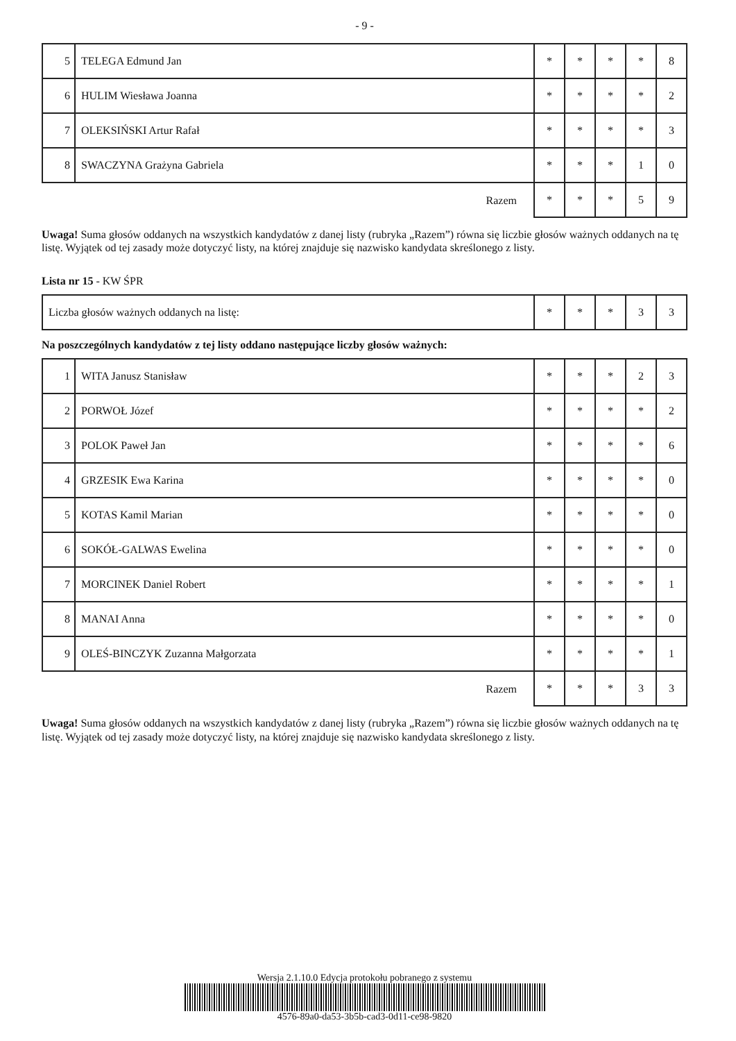- 9 -
| 5 | TELEGA Edmund Jan | * | * | * | * | 8 |
| 6 | HULIM Wiesława Joanna | * | * | * | * | 2 |
| 7 | OLEKSIŃSKI Artur Rafał | * | * | * | * | 3 |
| 8 | SWACZYNA Grażyna Gabriela | * | * | * | 1 | 0 |
| Razem | | * | * | * | 5 | 9 |
Uwaga! Suma głosów oddanych na wszystkich kandydatów z danej listy (rubryka „Razem”) równa się liczbie głosów ważnych oddanych na tę listę. Wyjątek od tej zasady może dotyczyć listy, na której znajduje się nazwisko kandydata skreślonego z listy.
Lista nr 15 - KW ŚPR
| Liczba głosów ważnych oddanych na listę: | * | * | * | 3 | 3 |
Na poszczególnych kandydatów z tej listy oddano następujące liczby głosów ważnych:
| 1 | WITA Janusz Stanisław | * | * | * | 2 | 3 |
| 2 | PORWOŁ Józef | * | * | * | * | 2 |
| 3 | POLOK Paweł Jan | * | * | * | * | 6 |
| 4 | GRZESIK Ewa Karina | * | * | * | * | 0 |
| 5 | KOTAS Kamil Marian | * | * | * | * | 0 |
| 6 | SOKÓŁ-GALWAS Ewelina | * | * | * | * | 0 |
| 7 | MORCINEK Daniel Robert | * | * | * | * | 1 |
| 8 | MANAI Anna | * | * | * | * | 0 |
| 9 | OLEŚ-BINCZYK Zuzanna Małgorzata | * | * | * | * | 1 |
| Razem | | * | * | * | 3 | 3 |
Uwaga! Suma głosów oddanych na wszystkich kandydatów z danej listy (rubryka „Razem”) równa się liczbie głosów ważnych oddanych na tę listę. Wyjątek od tej zasady może dotyczyć listy, na której znajduje się nazwisko kandydata skreślonego z listy.
Wersja 2.1.10.0 Edycja protokołu pobranego z systemu
4576-89a0-da53-3b5b-cad3-0d11-ce98-9820